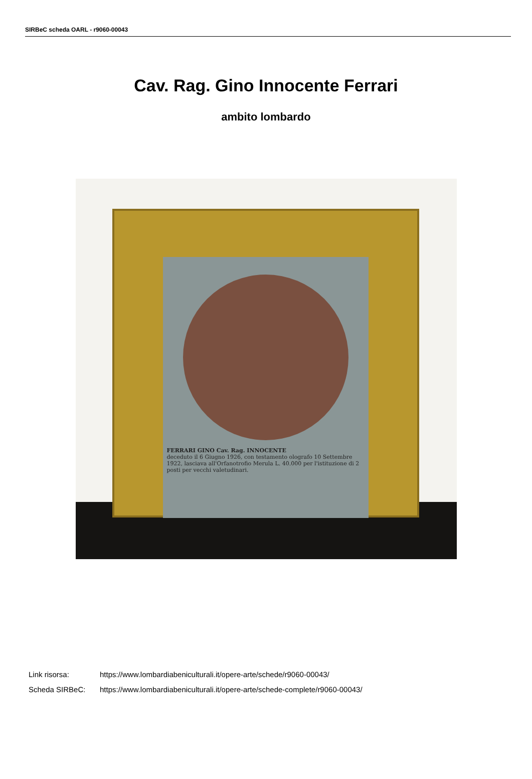SIRBeC scheda OARL - r9060-00043
Cav. Rag. Gino Innocente Ferrari
ambito lombardo
FERRARI GINO Cav. Rag. INNOCENTE
deceduto il 6 Giugno 1926, con testamento olografo 10 Settembre 1922, lasciava all'Orfanotrofio Merula L. 40.000 per l'istituzione di 2 posti per vecchi valetudinari.
Link risorsa: https://www.lombardiabeniculturali.it/opere-arte/schede/r9060-00043/
Scheda SIRBeC: https://www.lombardiabeniculturali.it/opere-arte/schede-complete/r9060-00043/